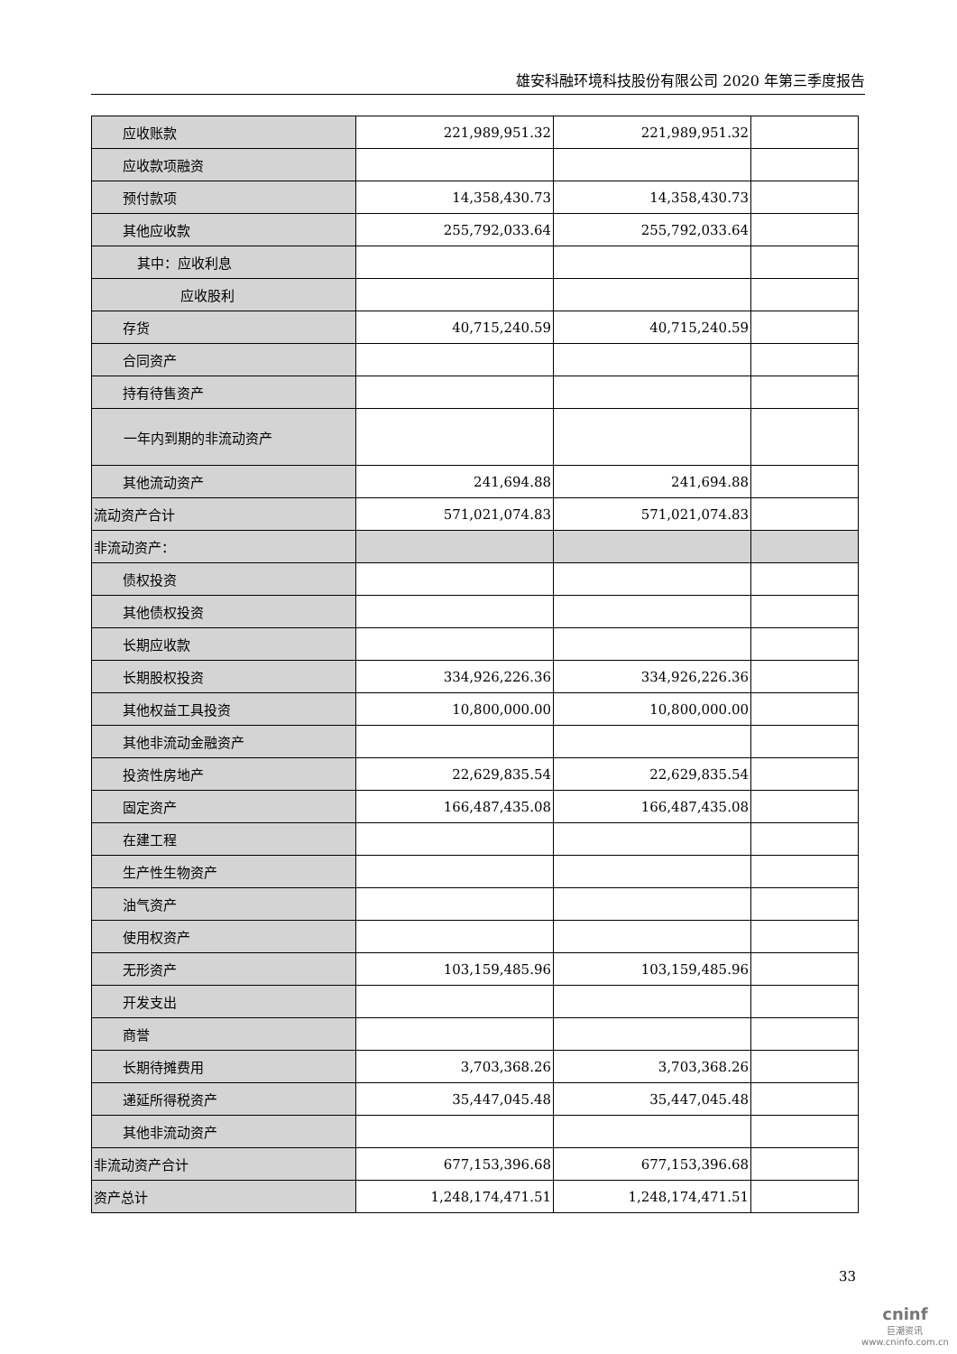雄安科融环境科技股份有限公司 2020 年第三季度报告
| 应收账款 | 221,989,951.32 | 221,989,951.32 | |
| 应收款项融资 | | | |
| 预付款项 | 14,358,430.73 | 14,358,430.73 | |
| 其他应收款 | 255,792,033.64 | 255,792,033.64 | |
| 其中：应收利息 | | | |
| 应收股利 | | | |
| 存货 | 40,715,240.59 | 40,715,240.59 | |
| 合同资产 | | | |
| 持有待售资产 | | | |
| 一年内到期的非流动资产 | | | |
| 其他流动资产 | 241,694.88 | 241,694.88 | |
| 流动资产合计 | 571,021,074.83 | 571,021,074.83 | |
| 非流动资产： | | | |
| 债权投资 | | | |
| 其他债权投资 | | | |
| 长期应收款 | | | |
| 长期股权投资 | 334,926,226.36 | 334,926,226.36 | |
| 其他权益工具投资 | 10,800,000.00 | 10,800,000.00 | |
| 其他非流动金融资产 | | | |
| 投资性房地产 | 22,629,835.54 | 22,629,835.54 | |
| 固定资产 | 166,487,435.08 | 166,487,435.08 | |
| 在建工程 | | | |
| 生产性生物资产 | | | |
| 油气资产 | | | |
| 使用权资产 | | | |
| 无形资产 | 103,159,485.96 | 103,159,485.96 | |
| 开发支出 | | | |
| 商誉 | | | |
| 长期待摊费用 | 3,703,368.26 | 3,703,368.26 | |
| 递延所得税资产 | 35,447,045.48 | 35,447,045.48 | |
| 其他非流动资产 | | | |
| 非流动资产合计 | 677,153,396.68 | 677,153,396.68 | |
| 资产总计 | 1,248,174,471.51 | 1,248,174,471.51 | |
33
cninf
巨潮资讯
www.cninfo.com.cn